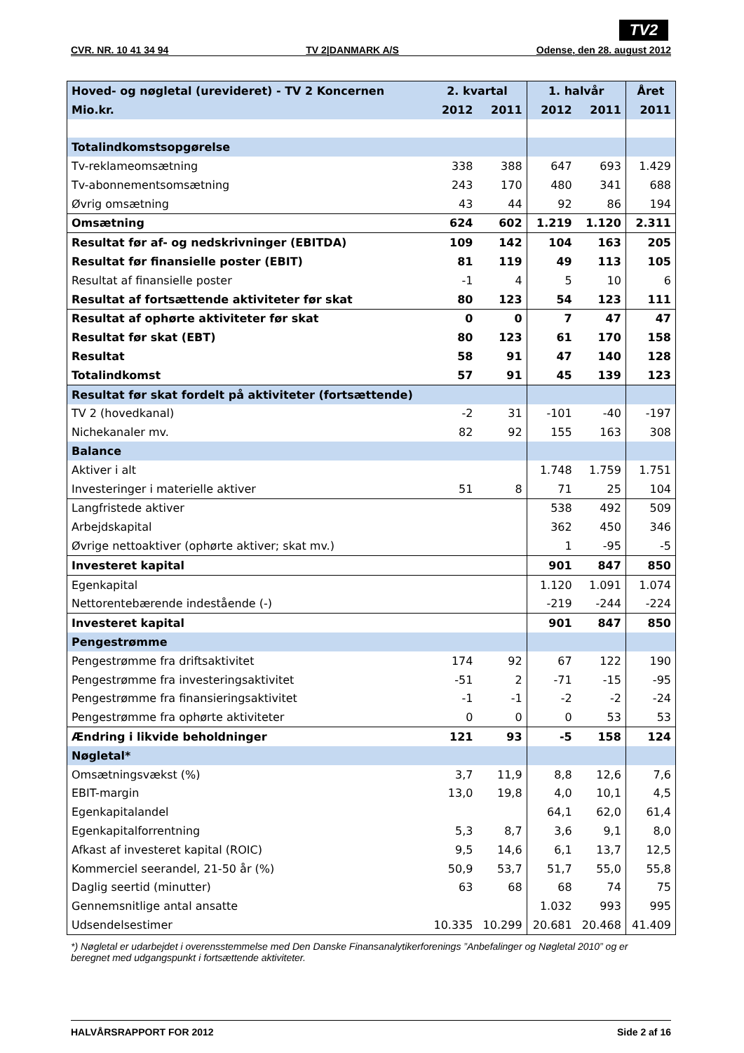TV2
CVR. NR. 10 41 34 94 TV 2|DANMARK A/S Odense, den 28. august 2012
| Hoved- og nøgletal (urevideret) - TV 2 Koncernen | 2. kvartal | | 1. halvår | | Året |
| --- | --- | --- | --- | --- | --- |
| Mio.kr. | 2012 | 2011 | 2012 | 2011 | 2011 |
| Totalindkomstsopgørelse | | | | | |
| Tv-reklameomsætning | 338 | 388 | 647 | 693 | 1.429 |
| Tv-abonnementsomsætning | 243 | 170 | 480 | 341 | 688 |
| Øvrig omsætning | 43 | 44 | 92 | 86 | 194 |
| Omsætning | 624 | 602 | 1.219 | 1.120 | 2.311 |
| Resultat før af- og nedskrivninger (EBITDA) | 109 | 142 | 104 | 163 | 205 |
| Resultat før finansielle poster (EBIT) | 81 | 119 | 49 | 113 | 105 |
| Resultat af finansielle poster | -1 | 4 | 5 | 10 | 6 |
| Resultat af fortsættende aktiviteter før skat | 80 | 123 | 54 | 123 | 111 |
| Resultat af ophørte aktiviteter før skat | 0 | 0 | 7 | 47 | 47 |
| Resultat før skat (EBT) | 80 | 123 | 61 | 170 | 158 |
| Resultat | 58 | 91 | 47 | 140 | 128 |
| Totalindkomst | 57 | 91 | 45 | 139 | 123 |
| Resultat før skat fordelt på aktiviteter (fortsættende) | | | | | |
| TV 2 (hovedkanal) | -2 | 31 | -101 | -40 | -197 |
| Nichekanaler mv. | 82 | 92 | 155 | 163 | 308 |
| Balance | | | | | |
| Aktiver i alt | | | 1.748 | 1.759 | 1.751 |
| Investeringer i materielle aktiver | 51 | 8 | 71 | 25 | 104 |
| Langfristede aktiver | | | 538 | 492 | 509 |
| Arbejdskapital | | | 362 | 450 | 346 |
| Øvrige nettoaktiver (ophørte aktiver; skat mv.) | | | 1 | -95 | -5 |
| Investeret kapital | | | 901 | 847 | 850 |
| Egenkapital | | | 1.120 | 1.091 | 1.074 |
| Nettorentebærende indestående (-) | | | -219 | -244 | -224 |
| Investeret kapital | | | 901 | 847 | 850 |
| Pengestrømme | | | | | |
| Pengestrømme fra driftsaktivitet | 174 | 92 | 67 | 122 | 190 |
| Pengestrømme fra investeringsaktivitet | -51 | 2 | -71 | -15 | -95 |
| Pengestrømme fra finansieringsaktivitet | -1 | -1 | -2 | -2 | -24 |
| Pengestrømme fra ophørte aktiviteter | 0 | 0 | 0 | 53 | 53 |
| Ændring i likvide beholdninger | 121 | 93 | -5 | 158 | 124 |
| Nøgletal* | | | | | |
| Omsætningsvækst (%) | 3,7 | 11,9 | 8,8 | 12,6 | 7,6 |
| EBIT-margin | 13,0 | 19,8 | 4,0 | 10,1 | 4,5 |
| Egenkapitalandel | | | 64,1 | 62,0 | 61,4 |
| Egenkapitalforrentning | 5,3 | 8,7 | 3,6 | 9,1 | 8,0 |
| Afkast af investeret kapital (ROIC) | 9,5 | 14,6 | 6,1 | 13,7 | 12,5 |
| Kommerciel seerandel, 21-50 år (%) | 50,9 | 53,7 | 51,7 | 55,0 | 55,8 |
| Daglig seertid (minutter) | 63 | 68 | 68 | 74 | 75 |
| Gennemsnitlige antal ansatte | | | 1.032 | 993 | 995 |
| Udsendelsestimer | 10.335 | 10.299 | 20.681 | 20.468 | 41.409 |
*) Nøgletal er udarbejdet i overensstemmelse med Den Danske Finansanalytikerforenings ”Anbefalinger og Nøgletal 2010” og er beregnet med udgangspunkt i fortsættende aktiviteter.
HALVÅRSRAPPORT FOR 2012 Side 2 af 16